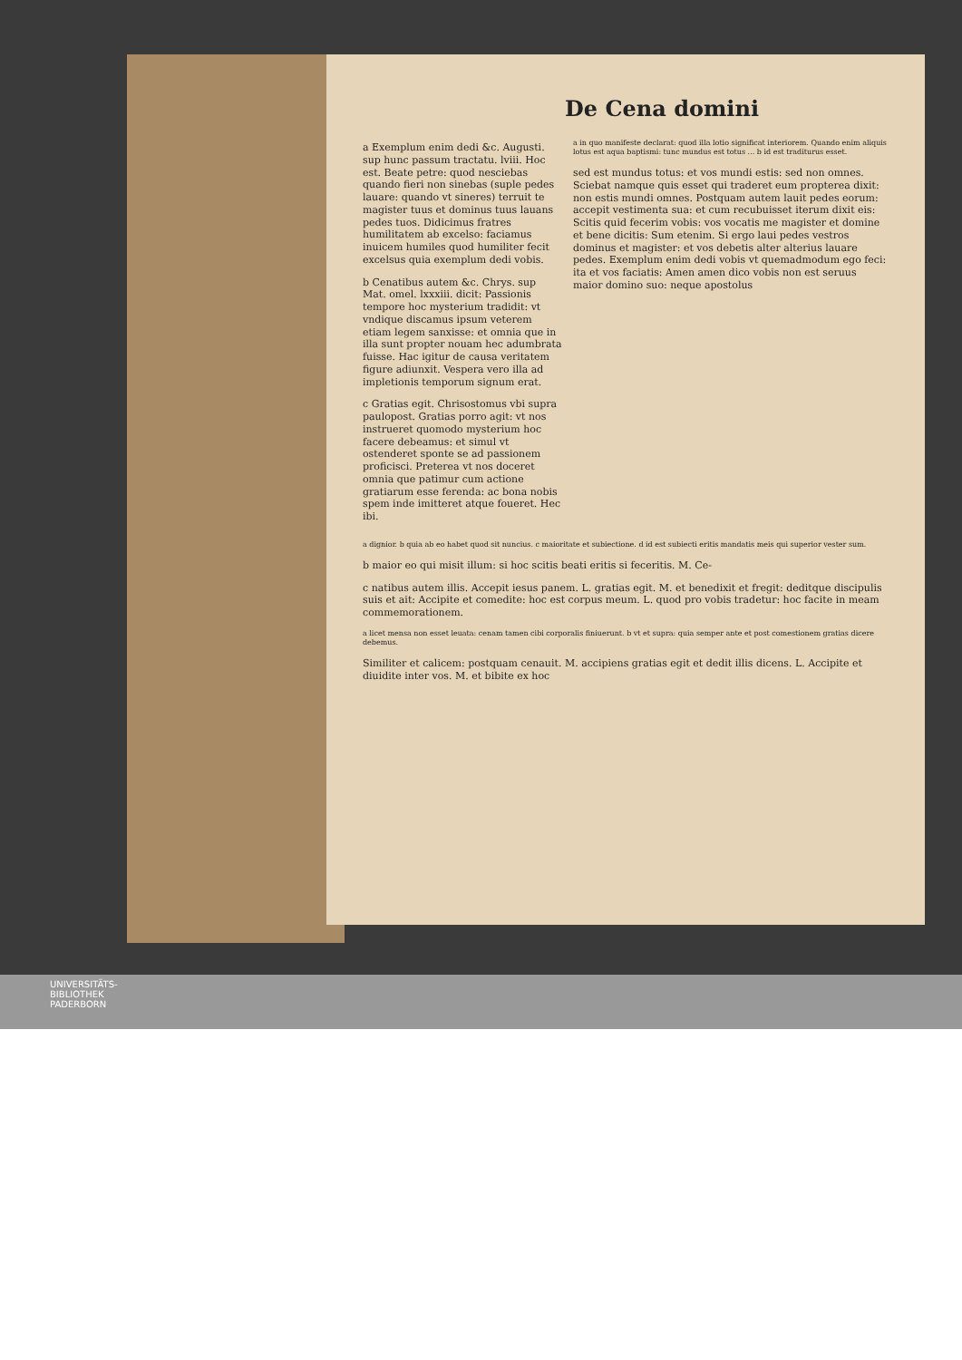De Cena domini
a Exemplum enim dedi &c. Augusti. sup hunc passum tractatu. lviii. Hoc est. Beate petre: quod nesciebas quando fieri non sinebas (suple pedes lauare: quando vt sineres) terruit te magister tuus et dominus tuus lauans pedes tuos. Didicimus fratres humilitatem ab excelso: faciamus inuicem humiles quod humiliter fecit excelsus quia exemplum dedi vobis.
b Cenatibus autem &c. Chrys. sup Mat. omel. lxxxiii. dicit: Passionis tempore hoc mysterium tradidit: vt vndique discamus ipsum veterem etiam legem sanxisse: et omnia que in illa sunt propter nouam hec adumbrata fuisse. Hac igitur de causa veritatem figure adiunxit. Vespera vero illa ad impletionis temporum signum erat.
c Gratias egit. Chrisostomus vbi supra paulopost. Gratias porro agit: vt nos instrueret quomodo mysterium hoc facere debeamus: et simul vt ostenderet sponte se ad passionem proficisci. Preterea vt nos doceret omnia que patimur cum actione gratiarum esse ferenda: ac bona nobis spem inde imitteret atque foueret. Hec ibi.
a in quo manifeste declarat: quod illa lotio significat interiorem. Quando enim aliquis lotus est aqua baptismi: tunc mundus est totus ... b id est traditurus esset.
sed est mundus totus: et vos mundi estis: sed non omnes. Sciebat namque quis esset qui traderet eum propterea dixit: non estis mundi omnes. Postquam autem lauit pedes eorum: accepit vestimenta sua: et cum recubuisset iterum dixit eis: Scitis quid fecerim vobis: vos vocatis me magister et domine et bene dicitis: Sum etenim. Si ergo laui pedes vestros dominus et magister: et vos debetis alter alterius lauare pedes. Exemplum enim dedi vobis vt quemadmodum ego feci: ita et vos faciatis: Amen amen dico vobis non est seruus maior domino suo: neque apostolus
a dignior. b quia ab eo habet quod sit nuncius. c maioritate et subiectione. d id est subiecti eritis mandatis meis qui superior vester sum.
b maior eo qui misit illum: si hoc scitis beati eritis si feceritis. M. Ce-
c natibus autem illis. Accepit iesus panem. L. gratias egit. M. et benedixit et fregit: deditque discipulis suis et ait: Accipite et comedite: hoc est corpus meum. L. quod pro vobis tradetur: hoc facite in meam commemorationem.
a licet mensa non esset leuata: cenam tamen cibi corporalis finiuerunt. b vt et supra: quia semper ante et post comestionem gratias dicere debemus.
Similiter et calicem: postquam cenauit. M. accipiens gratias egit et dedit illis dicens. L. Accipite et diuidite inter vos. M. et bibite ex hoc
UNIVERSITÄTS-
BIBLIOTHEK
PADERBORN